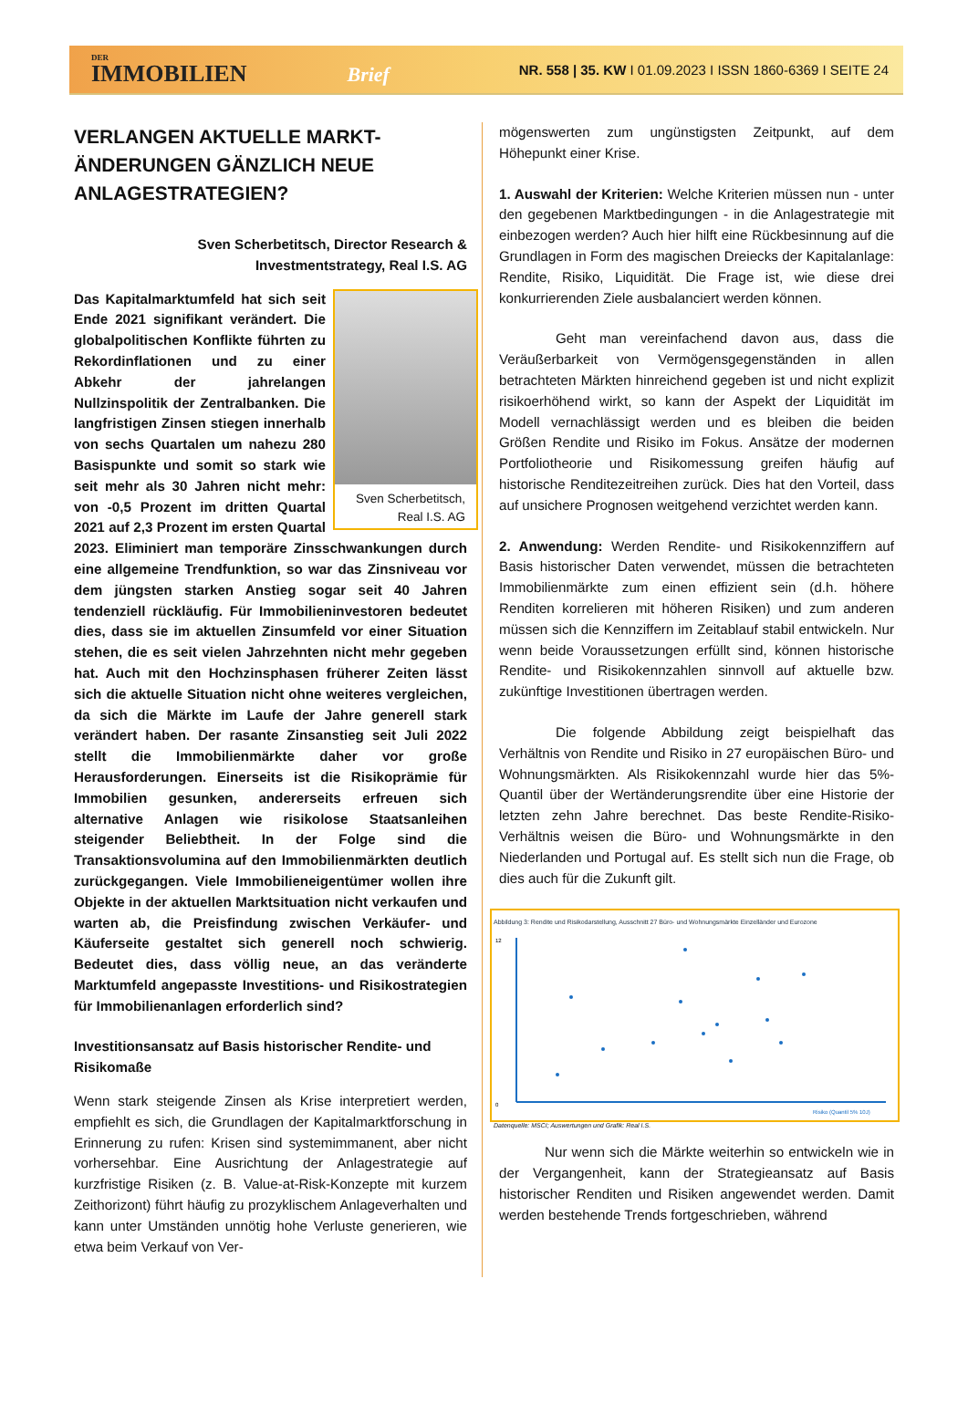DER
IMMOBILIEN Brief
NR. 558 | 35. KW I 01.09.2023 I ISSN 1860-6369 I SEITE 24
VERLANGEN AKTUELLE MARKT-ÄNDERUNGEN GÄNZLICH NEUE ANLAGESTRATEGIEN?
Sven Scherbetitsch, Director Research &
Investmentstrategy, Real I.S. AG
Sven Scherbetitsch,
Real I.S. AG
Das Kapitalmarktumfeld hat sich seit Ende 2021 signifikant verändert. Die globalpolitischen Konflikte führten zu Rekordinflationen und zu einer Abkehr der jahrelangen Nullzinspolitik der Zentralbanken. Die langfristigen Zinsen stiegen innerhalb von sechs Quartalen um nahezu 280 Basispunkte und somit so stark wie seit mehr als 30 Jahren nicht mehr: von -0,5 Prozent im dritten Quartal 2021 auf 2,3 Prozent im ersten Quartal 2023. Eliminiert man temporäre Zinsschwankungen durch eine allgemeine Trendfunktion, so war das Zinsniveau vor dem jüngsten starken Anstieg sogar seit 40 Jahren tendenziell rückläufig. Für Immobilieninvestoren bedeutet dies, dass sie im aktuellen Zinsumfeld vor einer Situation stehen, die es seit vielen Jahrzehnten nicht mehr gegeben hat. Auch mit den Hochzinsphasen früherer Zeiten lässt sich die aktuelle Situation nicht ohne weiteres vergleichen, da sich die Märkte im Laufe der Jahre generell stark verändert haben. Der rasante Zinsanstieg seit Juli 2022 stellt die Immobilienmärkte daher vor große Herausforderungen. Einerseits ist die Risikoprämie für Immobilien gesunken, andererseits erfreuen sich alternative Anlagen wie risikolose Staatsanleihen steigender Beliebtheit. In der Folge sind die Transaktionsvolumina auf den Immobilienmärkten deutlich zurückgegangen. Viele Immobilieneigentümer wollen ihre Objekte in der aktuellen Marktsituation nicht verkaufen und warten ab, die Preisfindung zwischen Verkäufer- und Käuferseite gestaltet sich generell noch schwierig. Bedeutet dies, dass völlig neue, an das veränderte Marktumfeld angepasste Investitions- und Risikostrategien für Immobilienanlagen erforderlich sind?
Investitionsansatz auf Basis historischer Rendite- und Risikomaße
Wenn stark steigende Zinsen als Krise interpretiert werden, empfiehlt es sich, die Grundlagen der Kapitalmarktforschung in Erinnerung zu rufen: Krisen sind systemimmanent, aber nicht vorhersehbar. Eine Ausrichtung der Anlagestrategie auf kurzfristige Risiken (z. B. Value-at-Risk-Konzepte mit kurzem Zeithorizont) führt häufig zu prozyklischem Anlageverhalten und kann unter Umständen unnötig hohe Verluste generieren, wie etwa beim Verkauf von Ver-
mögenswerten zum ungünstigsten Zeitpunkt, auf dem Höhepunkt einer Krise.
1. Auswahl der Kriterien: Welche Kriterien müssen nun - unter den gegebenen Marktbedingungen - in die Anlagestrategie mit einbezogen werden? Auch hier hilft eine Rückbesinnung auf die Grundlagen in Form des magischen Dreiecks der Kapitalanlage: Rendite, Risiko, Liquidität. Die Frage ist, wie diese drei konkurrierenden Ziele ausbalanciert werden können.
Geht man vereinfachend davon aus, dass die Veräußerbarkeit von Vermögensgegenständen in allen betrachteten Märkten hinreichend gegeben ist und nicht explizit risikoerhöhend wirkt, so kann der Aspekt der Liquidität im Modell vernachlässigt werden und es bleiben die beiden Größen Rendite und Risiko im Fokus. Ansätze der modernen Portfoliotheorie und Risikomessung greifen häufig auf historische Renditezeitreihen zurück. Dies hat den Vorteil, dass auf unsichere Prognosen weitgehend verzichtet werden kann.
2. Anwendung: Werden Rendite- und Risikokennziffern auf Basis historischer Daten verwendet, müssen die betrachteten Immobilienmärkte zum einen effizient sein (d.h. höhere Renditen korrelieren mit höheren Risiken) und zum anderen müssen sich die Kennziffern im Zeitablauf stabil entwickeln. Nur wenn beide Voraussetzungen erfüllt sind, können historische Rendite- und Risikokennzahlen sinnvoll auf aktuelle bzw. zukünftige Investitionen übertragen werden.
Die folgende Abbildung zeigt beispielhaft das Verhältnis von Rendite und Risiko in 27 europäischen Büro- und Wohnungsmärkten. Als Risikokennzahl wurde hier das 5%-Quantil über der Wertänderungsrendite über eine Historie der letzten zehn Jahre berechnet. Das beste Rendite-Risiko-Verhältnis weisen die Büro- und Wohnungsmärkte in den Niederlanden und Portugal auf. Es stellt sich nun die Frage, ob dies auch für die Zukunft gilt.
Abbildung 3: Rendite und Risikodarstellung, Ausschnitt 27 Büro- und Wohnungsmärkte Einzelländer und Eurozone
0
12
Risiko (Quantil 5% 10J)
Datenquelle: MSCI; Auswertungen und Grafik: Real I.S.
Nur wenn sich die Märkte weiterhin so entwickeln wie in der Vergangenheit, kann der Strategieansatz auf Basis historischer Renditen und Risiken angewendet werden. Damit werden bestehende Trends fortgeschrieben, während